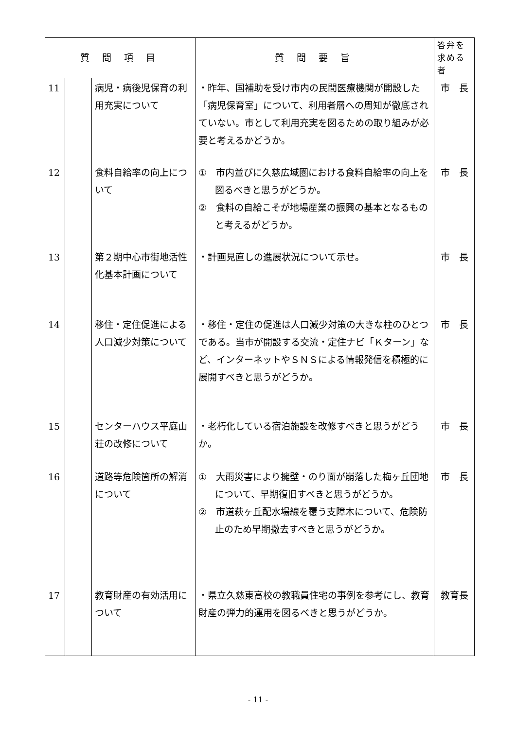| 質 問 項 目 | | | 質 問 要 旨 | 答弁を求める者 |
| --- | --- | --- | --- | --- |
| 11 | | 病児・病後児保育の利用充実について | ・昨年、国補助を受け市内の民間医療機関が開設した「病児保育室」について、利用者層への周知が徹底されていない。市として利用充実を図るための取り組みが必要と考えるかどうか。 | 市 長 |
| 12 | | 食料自給率の向上について | ① 市内並びに久慈広域圏における食料自給率の向上を図るべきと思うがどうか。 ② 食料の自給こそが地場産業の振興の基本となるものと考えるがどうか。 | 市 長 |
| 13 | | 第２期中心市街地活性化基本計画について | ・計画見直しの進展状況について示せ。 | 市 長 |
| 14 | | 移住・定住促進による人口減少対策について | ・移住・定住の促進は人口減少対策の大きな柱のひとつである。当市が開設する交流・定住ナビ「Ｋターン」など、インターネットやＳＮＳによる情報発信を積極的に展開すべきと思うがどうか。 | 市 長 |
| 15 | | センターハウス平庭山荘の改修について | ・老朽化している宿泊施設を改修すべきと思うがどうか。 | 市 長 |
| 16 | | 道路等危険箇所の解消について | ① 大雨災害により擁壁・のり面が崩落した梅ヶ丘団地について、早期復旧すべきと思うがどうか。 ② 市道萩ヶ丘配水場線を覆う支障木について、危険防止のため早期撤去すべきと思うがどうか。 | 市 長 |
| 17 | | 教育財産の有効活用について | ・県立久慈東高校の教職員住宅の事例を参考にし、教育財産の弾力的運用を図るべきと思うがどうか。 | 教育長 |
- 11 -